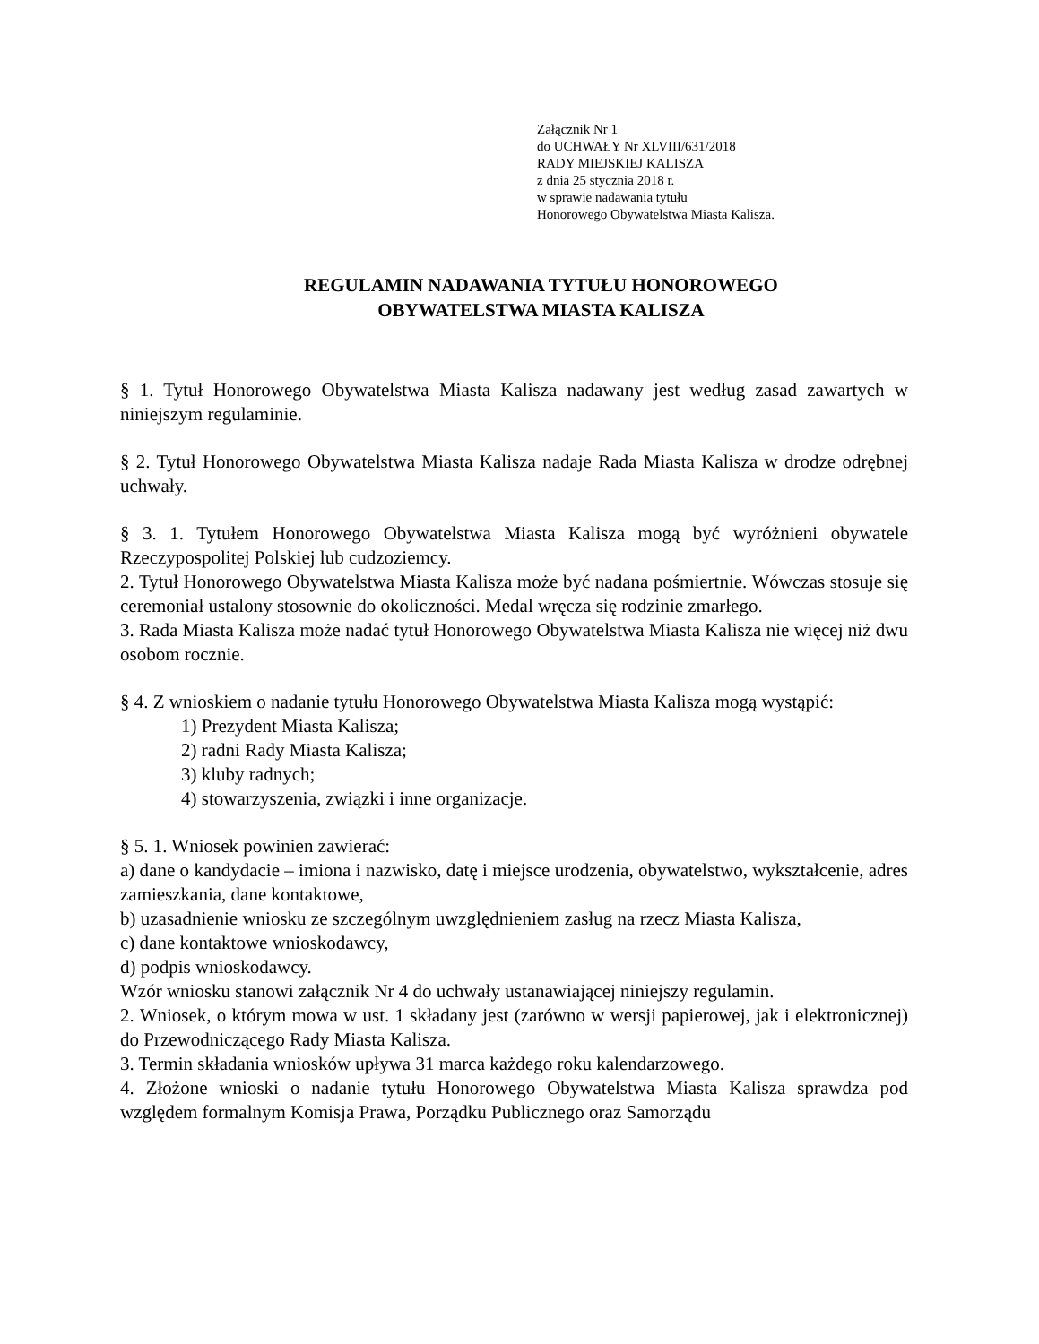Załącznik Nr 1
do UCHWAŁY Nr XLVIII/631/2018
RADY MIEJSKIEJ KALISZA
z dnia 25 stycznia 2018 r.
w sprawie nadawania tytułu
Honorowego Obywatelstwa Miasta Kalisza.
REGULAMIN NADAWANIA TYTUŁU HONOROWEGO
OBYWATELSTWA MIASTA KALISZA
§ 1. Tytuł Honorowego Obywatelstwa Miasta Kalisza nadawany jest według zasad zawartych w niniejszym regulaminie.
§ 2. Tytuł Honorowego Obywatelstwa Miasta Kalisza nadaje Rada Miasta Kalisza w drodze odrębnej uchwały.
§ 3. 1. Tytułem Honorowego Obywatelstwa Miasta Kalisza mogą być wyróżnieni obywatele Rzeczypospolitej Polskiej lub cudzoziemcy.
2. Tytuł Honorowego Obywatelstwa Miasta Kalisza może być nadana pośmiertnie. Wówczas stosuje się ceremoniał ustalony stosownie do okoliczności. Medal wręcza się rodzinie zmarłego.
3. Rada Miasta Kalisza może nadać tytuł Honorowego Obywatelstwa Miasta Kalisza nie więcej niż dwu osobom rocznie.
§ 4. Z wnioskiem o nadanie tytułu Honorowego Obywatelstwa Miasta Kalisza mogą wystąpić:
1) Prezydent Miasta Kalisza;
2) radni Rady Miasta Kalisza;
3) kluby radnych;
4) stowarzyszenia, związki i inne organizacje.
§ 5. 1. Wniosek powinien zawierać:
a) dane o kandydacie – imiona i nazwisko, datę i miejsce urodzenia, obywatelstwo, wykształcenie, adres zamieszkania, dane kontaktowe,
b) uzasadnienie wniosku ze szczególnym uwzględnieniem zasług na rzecz Miasta Kalisza,
c) dane kontaktowe wnioskodawcy,
d) podpis wnioskodawcy.
Wzór wniosku stanowi załącznik Nr 4 do uchwały ustanawiającej niniejszy regulamin.
2. Wniosek, o którym mowa w ust. 1 składany jest (zarówno w wersji papierowej, jak i elektronicznej) do Przewodniczącego Rady Miasta Kalisza.
3. Termin składania wniosków upływa 31 marca każdego roku kalendarzowego.
4. Złożone wnioski o nadanie tytułu Honorowego Obywatelstwa Miasta Kalisza sprawdza pod względem formalnym Komisja Prawa, Porządku Publicznego oraz Samorządu